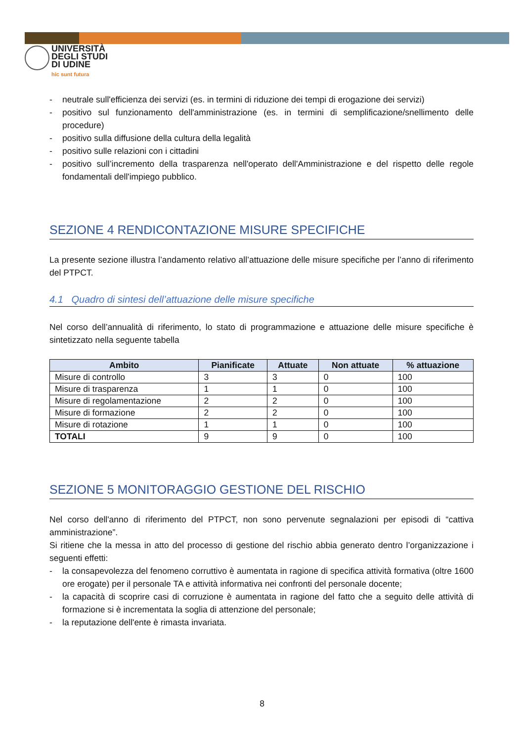UNIVERSITÀ
DEGLI STUDI
DI UDINE
hic sunt futura
- neutrale sull'efficienza dei servizi (es. in termini di riduzione dei tempi di erogazione dei servizi)
- positivo sul funzionamento dell'amministrazione (es. in termini di semplificazione/snellimento delle procedure)
- positivo sulla diffusione della cultura della legalità
- positivo sulle relazioni con i cittadini
- positivo sull’incremento della trasparenza nell'operato dell'Amministrazione e del rispetto delle regole fondamentali dell'impiego pubblico.
SEZIONE 4 RENDICONTAZIONE MISURE SPECIFICHE
La presente sezione illustra l’andamento relativo all’attuazione delle misure specifiche per l’anno di riferimento del PTPCT.
4.1 Quadro di sintesi dell’attuazione delle misure specifiche
Nel corso dell’annualità di riferimento, lo stato di programmazione e attuazione delle misure specifiche è sintetizzato nella seguente tabella
| Ambito | Pianificate | Attuate | Non attuate | % attuazione |
| --- | --- | --- | --- | --- |
| Misure di controllo | 3 | 3 | 0 | 100 |
| Misure di trasparenza | 1 | 1 | 0 | 100 |
| Misure di regolamentazione | 2 | 2 | 0 | 100 |
| Misure di formazione | 2 | 2 | 0 | 100 |
| Misure di rotazione | 1 | 1 | 0 | 100 |
| TOTALI | 9 | 9 | 0 | 100 |
SEZIONE 5 MONITORAGGIO GESTIONE DEL RISCHIO
Nel corso dell'anno di riferimento del PTPCT, non sono pervenute segnalazioni per episodi di “cattiva amministrazione”.
Si ritiene che la messa in atto del processo di gestione del rischio abbia generato dentro l’organizzazione i seguenti effetti:
- la consapevolezza del fenomeno corruttivo è aumentata in ragione di specifica attività formativa (oltre 1600 ore erogate) per il personale TA e attività informativa nei confronti del personale docente;
- la capacità di scoprire casi di corruzione è aumentata in ragione del fatto che a seguito delle attività di formazione si è incrementata la soglia di attenzione del personale;
- la reputazione dell'ente è rimasta invariata.
8